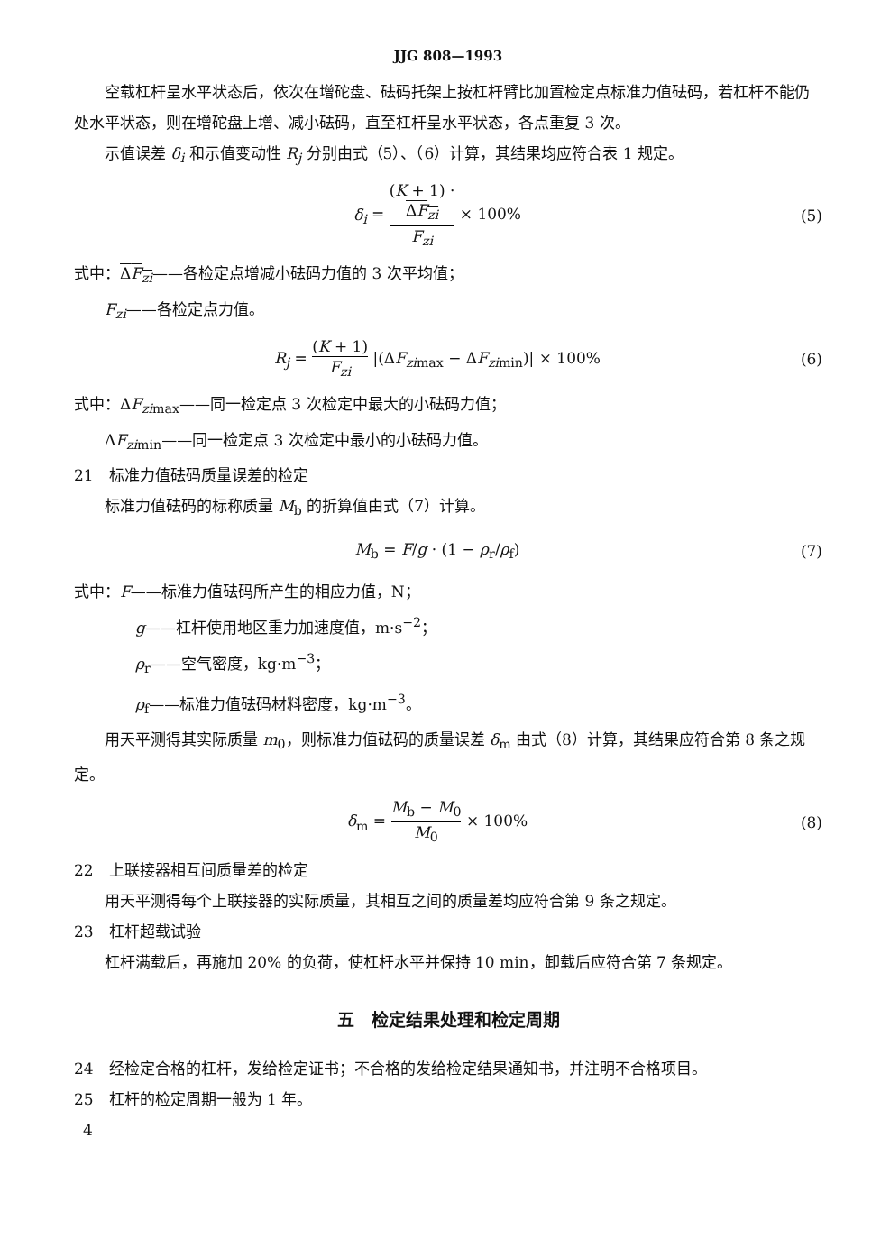JJG 808—1993
空载杠杆呈水平状态后，依次在增砣盘、砝码托架上按杠杆臂比加置检定点标准力值砝码，若杠杆不能仍处水平状态，则在增砣盘上增、减小砝码，直至杠杆呈水平状态，各点重复 3 次。
示值误差 δ<sub>i</sub> 和示值变动性 R<sub>j</sub> 分别由式（5）、（6）计算，其结果均应符合表 1 规定。
δ<sub>i</sub> = (K + 1) ·
ΔF<sub>zi</sub> F<sub>zi</sub> × 100%
(5)
式中：ΔF<sub>zi</sub>——各检定点增减小砝码力值的 3 次平均值；
F<sub>zi</sub>——各检定点力值。
R<sub>j</sub> = (K + 1) F<sub>zi</sub> |(ΔF<sub>zi</sub><sub>max</sub> − ΔF<sub>zi</sub><sub>min</sub>)| × 100%
(6)
式中：ΔF<sub>zi</sub><sub>max</sub>——同一检定点 3 次检定中最大的小砝码力值；
ΔF<sub>zi</sub><sub>min</sub>——同一检定点 3 次检定中最小的小砝码力值。
21　标准力值砝码质量误差的检定
标准力值砝码的标称质量 M<sub>b</sub> 的折算值由式（7）计算。
M<sub>b</sub> = F/g · (1 − ρ<sub>r</sub>/ρ<sub>f</sub>) (7)
式中：F——标准力值砝码所产生的相应力值，N；
g——杠杆使用地区重力加速度值，m·s<sup>−2</sup>；
ρ<sub>r</sub>——空气密度，kg·m<sup>−3</sup>；
ρ<sub>f</sub>——标准力值砝码材料密度，kg·m<sup>−3</sup>。
用天平测得其实际质量 m<sub>0</sub>，则标准力值砝码的质量误差 δ<sub>m</sub> 由式（8）计算，其结果应符合第 8 条之规定。
δ<sub>m</sub> = M<sub>b</sub> − M<sub>0</sub> M<sub>0</sub> × 100% (8)
22　上联接器相互间质量差的检定
用天平测得每个上联接器的实际质量，其相互之间的质量差均应符合第 9 条之规定。
23　杠杆超载试验
杠杆满载后，再施加 20% 的负荷，使杠杆水平并保持 10 min，卸载后应符合第 7 条规定。
五　检定结果处理和检定周期
24　经检定合格的杠杆，发给检定证书；不合格的发给检定结果通知书，并注明不合格项目。
25　杠杆的检定周期一般为 1 年。
4